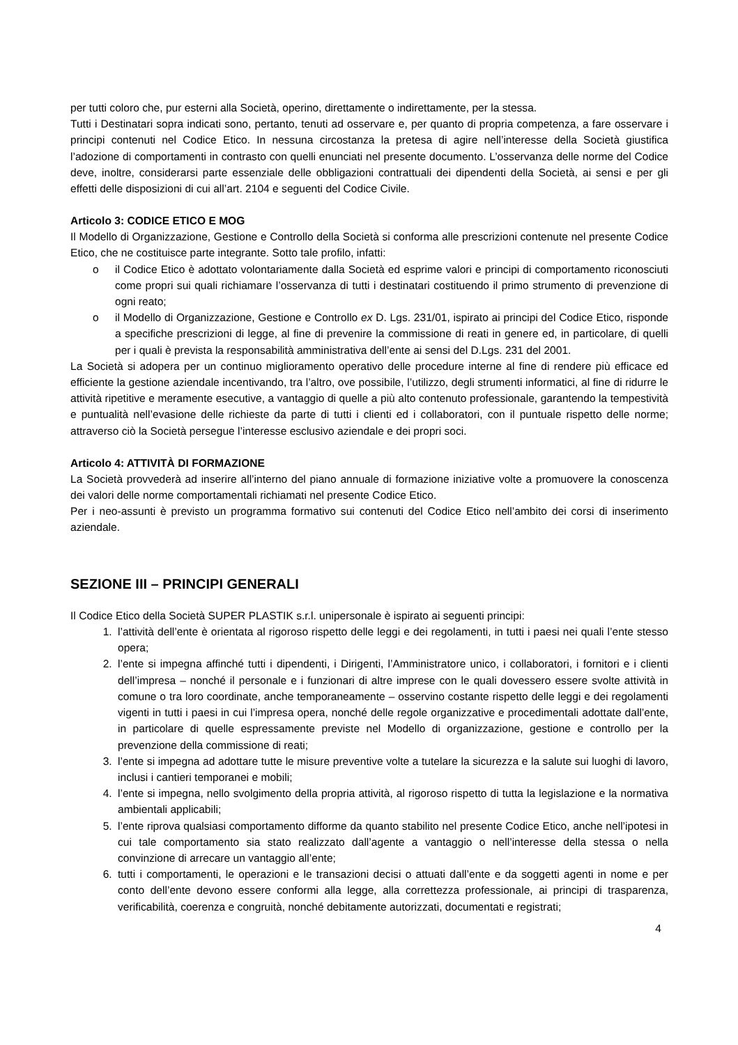per tutti coloro che, pur esterni alla Società, operino, direttamente o indirettamente, per la stessa.
Tutti i Destinatari sopra indicati sono, pertanto, tenuti ad osservare e, per quanto di propria competenza, a fare osservare i principi contenuti nel Codice Etico. In nessuna circostanza la pretesa di agire nell’interesse della Società giustifica l’adozione di comportamenti in contrasto con quelli enunciati nel presente documento. L’osservanza delle norme del Codice deve, inoltre, considerarsi parte essenziale delle obbligazioni contrattuali dei dipendenti della Società, ai sensi e per gli effetti delle disposizioni di cui all’art. 2104 e seguenti del Codice Civile.
Articolo 3: CODICE ETICO E MOG
Il Modello di Organizzazione, Gestione e Controllo della Società si conforma alle prescrizioni contenute nel presente Codice Etico, che ne costituisce parte integrante. Sotto tale profilo, infatti:
o il Codice Etico è adottato volontariamente dalla Società ed esprime valori e principi di comportamento riconosciuti come propri sui quali richiamare l’osservanza di tutti i destinatari costituendo il primo strumento di prevenzione di ogni reato;
o il Modello di Organizzazione, Gestione e Controllo ex D. Lgs. 231/01, ispirato ai principi del Codice Etico, risponde a specifiche prescrizioni di legge, al fine di prevenire la commissione di reati in genere ed, in particolare, di quelli per i quali è prevista la responsabilità amministrativa dell’ente ai sensi del D.Lgs. 231 del 2001.
La Società si adopera per un continuo miglioramento operativo delle procedure interne al fine di rendere più efficace ed efficiente la gestione aziendale incentivando, tra l’altro, ove possibile, l’utilizzo, degli strumenti informatici, al fine di ridurre le attività ripetitive e meramente esecutive, a vantaggio di quelle a più alto contenuto professionale, garantendo la tempestività e puntualità nell’evasione delle richieste da parte di tutti i clienti ed i collaboratori, con il puntuale rispetto delle norme; attraverso ciò la Società persegue l’interesse esclusivo aziendale e dei propri soci.
Articolo 4: ATTIVITÀ DI FORMAZIONE
La Società provvederà ad inserire all’interno del piano annuale di formazione iniziative volte a promuovere la conoscenza dei valori delle norme comportamentali richiamati nel presente Codice Etico.
Per i neo-assunti è previsto un programma formativo sui contenuti del Codice Etico nell’ambito dei corsi di inserimento aziendale.
SEZIONE III – PRINCIPI GENERALI
Il Codice Etico della Società SUPER PLASTIK s.r.l. unipersonale è ispirato ai seguenti principi:
1. l’attività dell’ente è orientata al rigoroso rispetto delle leggi e dei regolamenti, in tutti i paesi nei quali l’ente stesso opera;
2. l’ente si impegna affinché tutti i dipendenti, i Dirigenti, l’Amministratore unico, i collaboratori, i fornitori e i clienti dell’impresa – nonché il personale e i funzionari di altre imprese con le quali dovessero essere svolte attività in comune o tra loro coordinate, anche temporaneamente – osservino costante rispetto delle leggi e dei regolamenti vigenti in tutti i paesi in cui l’impresa opera, nonché delle regole organizzative e procedimentali adottate dall’ente, in particolare di quelle espressamente previste nel Modello di organizzazione, gestione e controllo per la prevenzione della commissione di reati;
3. l’ente si impegna ad adottare tutte le misure preventive volte a tutelare la sicurezza e la salute sui luoghi di lavoro, inclusi i cantieri temporanei e mobili;
4. l’ente si impegna, nello svolgimento della propria attività, al rigoroso rispetto di tutta la legislazione e la normativa ambientali applicabili;
5. l’ente riprova qualsiasi comportamento difforme da quanto stabilito nel presente Codice Etico, anche nell’ipotesi in cui tale comportamento sia stato realizzato dall’agente a vantaggio o nell’interesse della stessa o nella convinzione di arrecare un vantaggio all’ente;
6. tutti i comportamenti, le operazioni e le transazioni decisi o attuati dall’ente e da soggetti agenti in nome e per conto dell’ente devono essere conformi alla legge, alla correttezza professionale, ai principi di trasparenza, verificabilità, coerenza e congruità, nonché debitamente autorizzati, documentati e registrati;
4